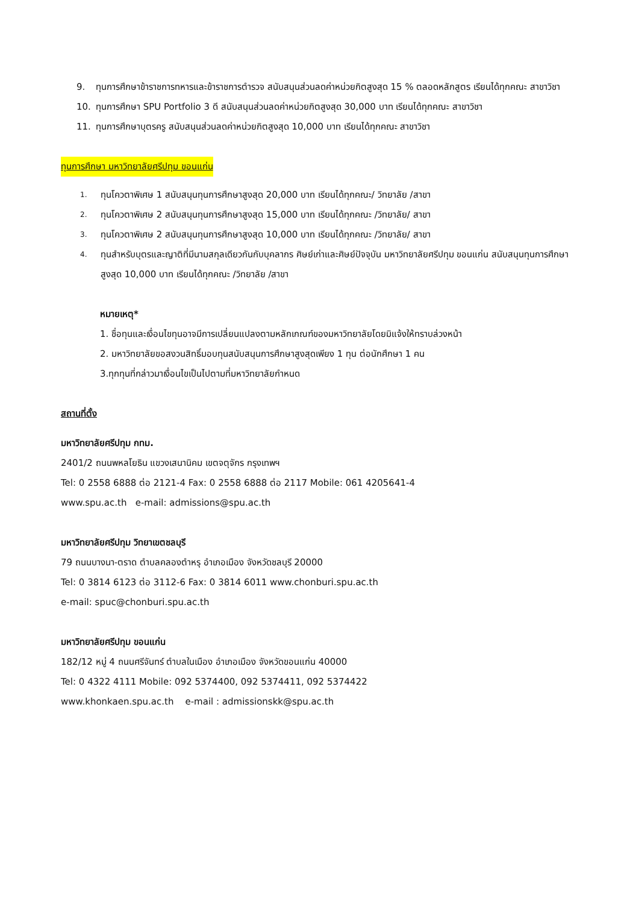9. ทุนการศึกษาข้าราชการทหารและข้าราชการตำรวจ สนับสนุนส่วนลดค่าหน่วยกิตสูงสุด 15 % ตลอดหลักสูตร เรียนได้ทุกคณะ สาขาวิชา
10. ทุนการศึกษา SPU Portfolio 3 ดี สนับสนุนส่วนลดค่าหน่วยกิตสูงสุด 30,000 บาท เรียนได้ทุกคณะ สาขาวิชา
11. ทุนการศึกษาบุตรครู สนับสนุนส่วนลดค่าหน่วยกิตสูงสุด 10,000 บาท เรียนได้ทุกคณะ สาขาวิชา
ทุนการศึกษา มหาวิทยาลัยศรีปทุม ขอนแก่น
1. ทุนโควตาพิเศษ 1 สนับสนุนทุนการศึกษาสูงสุด 20,000 บาท เรียนได้ทุกคณะ/ วิทยาลัย /สาขา
2. ทุนโควตาพิเศษ 2 สนับสนุนทุนการศึกษาสูงสุด 15,000 บาท เรียนได้ทุกคณะ /วิทยาลัย/ สาขา
3. ทุนโควตาพิเศษ 2 สนับสนุนทุนการศึกษาสูงสุด 10,000 บาท เรียนได้ทุกคณะ /วิทยาลัย/ สาขา
4. ทุนสำหรับบุตรและญาติที่มีนามสกุลเดียวกันกับบุคลากร ศิษย์เก่าและศิษย์ปัจจุบัน มหาวิทยาลัยศรีปทุม ขอนแก่น สนับสนุนทุนการศึกษาสูงสุด 10,000 บาท เรียนได้ทุกคณะ /วิทยาลัย /สาขา
หมายเหตุ*
1. ชื่อทุนและเงื่อนไขทุนอาจมีการเปลี่ยนแปลงตามหลักเกณฑ์ของมหาวิทยาลัยโดยมิแจ้งให้ทราบล่วงหน้า
2. มหาวิทยาลัยขอสงวนสิทธิ์มอบทุนสนับสนุนการศึกษาสูงสุดเพียง 1 ทุน ต่อนักศึกษา 1 คน
3.ทุกทุนที่กล่าวมาเงื่อนไขเป็นไปตามที่มหาวิทยาลัยกำหนด
สถานที่ตั้ง
มหาวิทยาลัยศรีปทุม กทม.
2401/2 ถนนพหลโยธิน แขวงเสนานิคม เขตจตุจักร กรุงเทพฯ
Tel: 0 2558 6888 ต่อ 2121-4 Fax: 0 2558 6888 ต่อ 2117 Mobile: 061 4205641-4
www.spu.ac.th e-mail: admissions@spu.ac.th
มหาวิทยาลัยศรีปทุม วิทยาเขตชลบุรี
79 ถนนบางนา-ตราด ตำบลคลองตำหรุ อำเภอเมือง จังหวัดชลบุรี 20000
Tel: 0 3814 6123 ต่อ 3112-6 Fax: 0 3814 6011 www.chonburi.spu.ac.th
e-mail: spuc@chonburi.spu.ac.th
มหาวิทยาลัยศรีปทุม ขอนแก่น
182/12 หมู่ 4 ถนนศรีจันทร์ ตำบลในเมือง อำเภอเมือง จังหวัดขอนแก่น 40000
Tel: 0 4322 4111 Mobile: 092 5374400, 092 5374411, 092 5374422
www.khonkaen.spu.ac.th e-mail : admissionskk@spu.ac.th